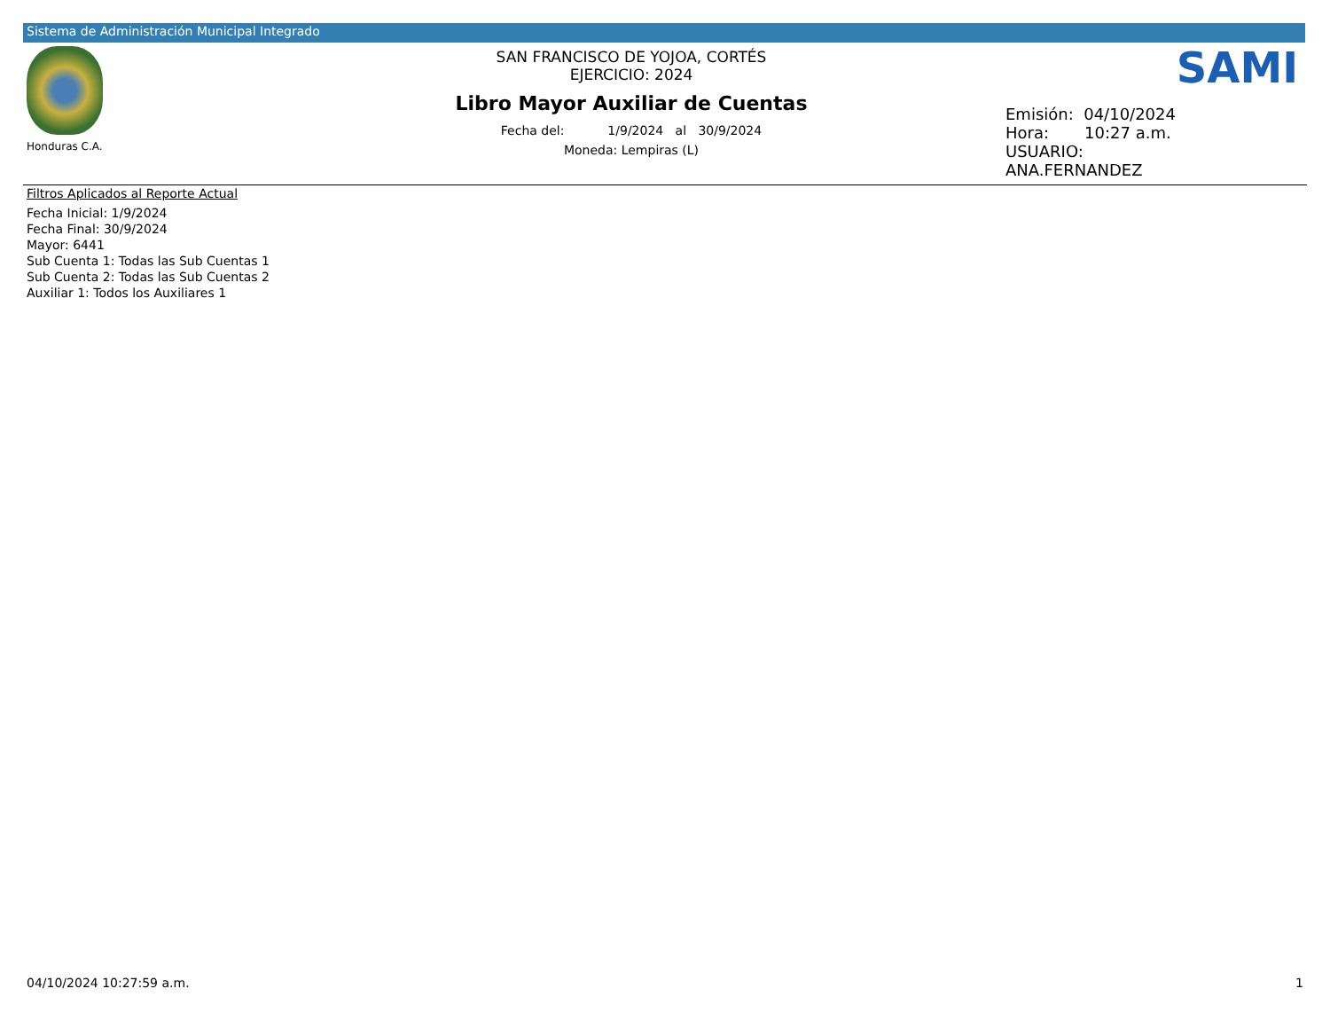Sistema de Administración Municipal Integrado
Honduras C.A.
SAN FRANCISCO DE YOJOA, CORTÉS
EJERCICIO: 2024
Libro Mayor Auxiliar de Cuentas
Fecha del: 1/9/2024 al 30/9/2024
Moneda: Lempiras (L)
SAMI
Emisión: 04/10/2024
Hora: 10:27 a.m.
USUARIO:
ANA.FERNANDEZ
Filtros Aplicados al Reporte Actual
Fecha Inicial: 1/9/2024
Fecha Final: 30/9/2024
Mayor: 6441
Sub Cuenta 1: Todas las Sub Cuentas 1
Sub Cuenta 2: Todas las Sub Cuentas 2
Auxiliar 1: Todos los Auxiliares 1
04/10/2024 10:27:59 a.m. 1